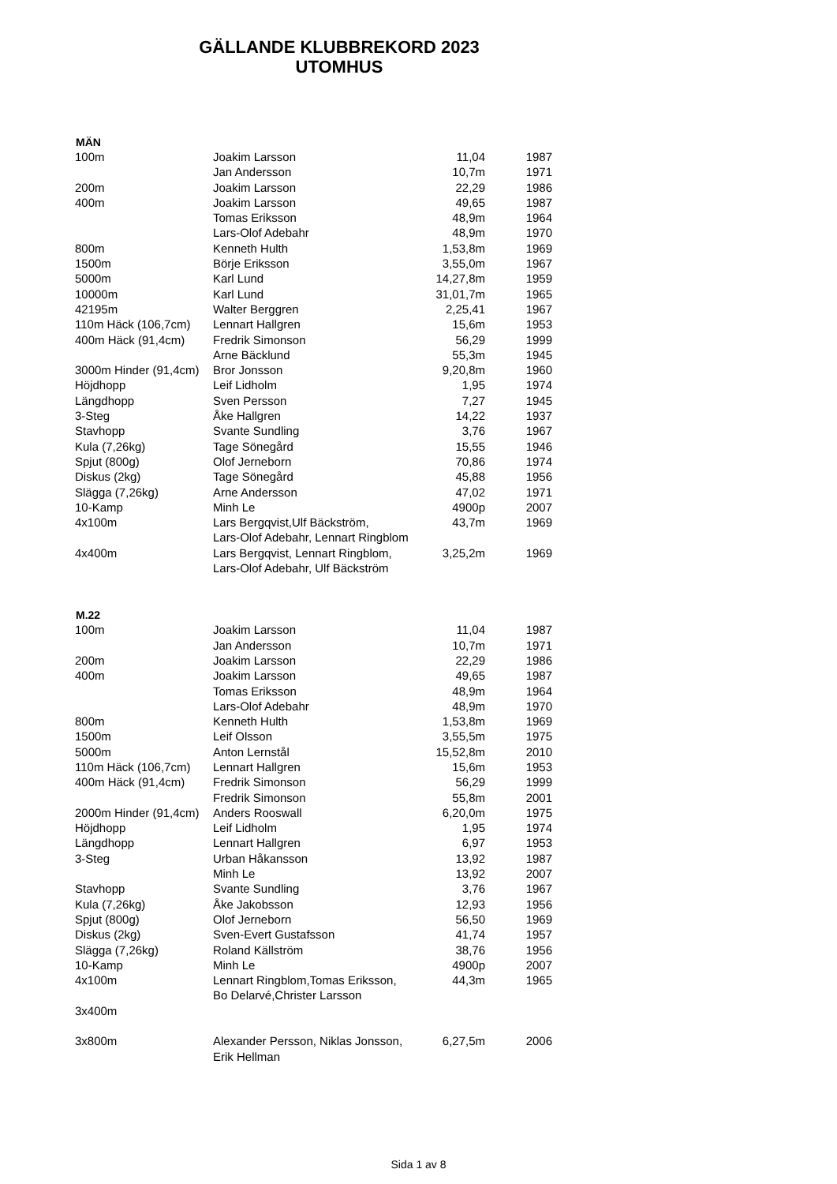GÄLLANDE KLUBBREKORD 2023
UTOMHUS
| MÄN | | | |
| --- | --- | --- | --- |
| 100m | Joakim Larsson | 11,04 | 1987 |
| | Jan Andersson | 10,7m | 1971 |
| 200m | Joakim Larsson | 22,29 | 1986 |
| 400m | Joakim Larsson | 49,65 | 1987 |
| | Tomas Eriksson | 48,9m | 1964 |
| | Lars-Olof Adebahr | 48,9m | 1970 |
| 800m | Kenneth Hulth | 1,53,8m | 1969 |
| 1500m | Börje Eriksson | 3,55,0m | 1967 |
| 5000m | Karl Lund | 14,27,8m | 1959 |
| 10000m | Karl Lund | 31,01,7m | 1965 |
| 42195m | Walter Berggren | 2,25,41 | 1967 |
| 110m Häck (106,7cm) | Lennart Hallgren | 15,6m | 1953 |
| 400m Häck (91,4cm) | Fredrik Simonson | 56,29 | 1999 |
| | Arne Bäcklund | 55,3m | 1945 |
| 3000m Hinder (91,4cm) | Bror Jonsson | 9,20,8m | 1960 |
| Höjdhopp | Leif Lidholm | 1,95 | 1974 |
| Längdhopp | Sven Persson | 7,27 | 1945 |
| 3-Steg | Åke Hallgren | 14,22 | 1937 |
| Stavhopp | Svante Sundling | 3,76 | 1967 |
| Kula (7,26kg) | Tage Sönegård | 15,55 | 1946 |
| Spjut (800g) | Olof Jerneborn | 70,86 | 1974 |
| Diskus (2kg) | Tage Sönegård | 45,88 | 1956 |
| Slägga (7,26kg) | Arne Andersson | 47,02 | 1971 |
| 10-Kamp | Minh Le | 4900p | 2007 |
| 4x100m | Lars Bergqvist,Ulf Bäckström, | 43,7m | 1969 |
| | Lars-Olof Adebahr, Lennart Ringblom | | |
| 4x400m | Lars Bergqvist, Lennart Ringblom, | 3,25,2m | 1969 |
| | Lars-Olof Adebahr, Ulf Bäckström | | |
| M.22 | | | |
| 100m | Joakim Larsson | 11,04 | 1987 |
| | Jan Andersson | 10,7m | 1971 |
| 200m | Joakim Larsson | 22,29 | 1986 |
| 400m | Joakim Larsson | 49,65 | 1987 |
| | Tomas Eriksson | 48,9m | 1964 |
| | Lars-Olof Adebahr | 48,9m | 1970 |
| 800m | Kenneth Hulth | 1,53,8m | 1969 |
| 1500m | Leif Olsson | 3,55,5m | 1975 |
| 5000m | Anton Lernstål | 15,52,8m | 2010 |
| 110m Häck (106,7cm) | Lennart Hallgren | 15,6m | 1953 |
| 400m Häck (91,4cm) | Fredrik Simonson | 56,29 | 1999 |
| | Fredrik Simonson | 55,8m | 2001 |
| 2000m Hinder (91,4cm) | Anders Rooswall | 6,20,0m | 1975 |
| Höjdhopp | Leif Lidholm | 1,95 | 1974 |
| Längdhopp | Lennart Hallgren | 6,97 | 1953 |
| 3-Steg | Urban Håkansson | 13,92 | 1987 |
| | Minh Le | 13,92 | 2007 |
| Stavhopp | Svante Sundling | 3,76 | 1967 |
| Kula (7,26kg) | Åke Jakobsson | 12,93 | 1956 |
| Spjut (800g) | Olof Jerneborn | 56,50 | 1969 |
| Diskus (2kg) | Sven-Evert Gustafsson | 41,74 | 1957 |
| Slägga (7,26kg) | Roland Källström | 38,76 | 1956 |
| 10-Kamp | Minh Le | 4900p | 2007 |
| 4x100m | Lennart Ringblom,Tomas Eriksson, | 44,3m | 1965 |
| | Bo Delarvé,Christer Larsson | | |
| 3x400m | | | |
| 3x800m | Alexander Persson, Niklas Jonsson, | 6,27,5m | 2006 |
| | Erik Hellman | | |
Sida 1 av 8